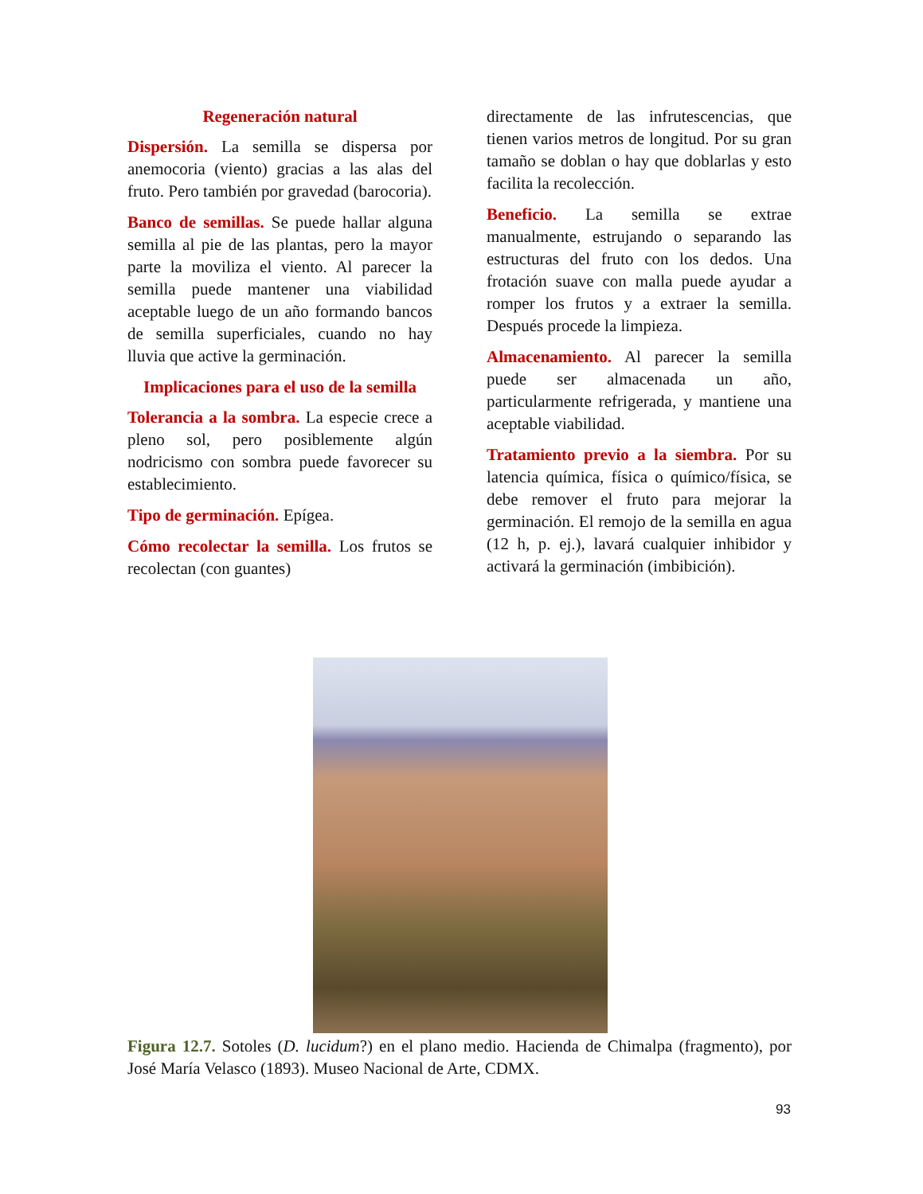Regeneración natural
Dispersión. La semilla se dispersa por anemocoria (viento) gracias a las alas del fruto. Pero también por gravedad (barocoria).
Banco de semillas. Se puede hallar alguna semilla al pie de las plantas, pero la mayor parte la moviliza el viento. Al parecer la semilla puede mantener una viabilidad aceptable luego de un año formando bancos de semilla superficiales, cuando no hay lluvia que active la germinación.
Implicaciones para el uso de la semilla
Tolerancia a la sombra. La especie crece a pleno sol, pero posiblemente algún nodricismo con sombra puede favorecer su establecimiento.
Tipo de germinación. Epígea.
Cómo recolectar la semilla. Los frutos se recolectan (con guantes)
directamente de las infrutescencias, que tienen varios metros de longitud. Por su gran tamaño se doblan o hay que doblarlas y esto facilita la recolección.
Beneficio. La semilla se extrae manualmente, estrujando o separando las estructuras del fruto con los dedos. Una frotación suave con malla puede ayudar a romper los frutos y a extraer la semilla. Después procede la limpieza.
Almacenamiento. Al parecer la semilla puede ser almacenada un año, particularmente refrigerada, y mantiene una aceptable viabilidad.
Tratamiento previo a la siembra. Por su latencia química, física o químico/física, se debe remover el fruto para mejorar la germinación. El remojo de la semilla en agua (12 h, p. ej.), lavará cualquier inhibidor y activará la germinación (imbibición).
Figura 12.7. Sotoles (D. lucidum?) en el plano medio. Hacienda de Chimalpa (fragmento), por José María Velasco (1893). Museo Nacional de Arte, CDMX.
93